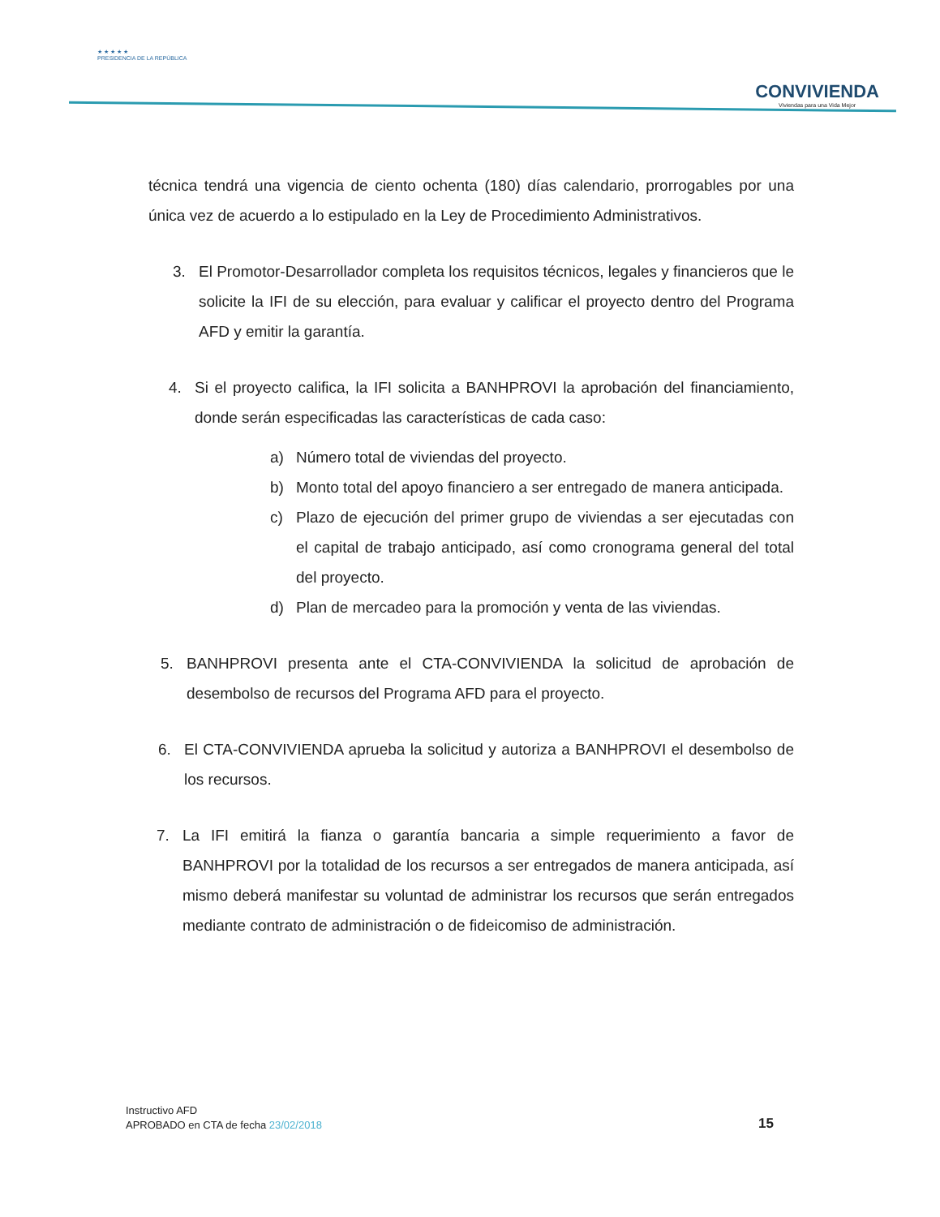★ ★ ★ ★ ★
PRESIDENCIA DE LA REPÚBLICA
CONVIVIENDA
Viviendas para una Vida Mejor
técnica tendrá una vigencia de ciento ochenta (180) días calendario, prorrogables por una única vez de acuerdo a lo estipulado en la Ley de Procedimiento Administrativos.
3. El Promotor-Desarrollador completa los requisitos técnicos, legales y financieros que le solicite la IFI de su elección, para evaluar y calificar el proyecto dentro del Programa AFD y emitir la garantía.
4. Si el proyecto califica, la IFI solicita a BANHPROVI la aprobación del financiamiento, donde serán especificadas las características de cada caso:
a) Número total de viviendas del proyecto.
b) Monto total del apoyo financiero a ser entregado de manera anticipada.
c) Plazo de ejecución del primer grupo de viviendas a ser ejecutadas con el capital de trabajo anticipado, así como cronograma general del total del proyecto.
d) Plan de mercadeo para la promoción y venta de las viviendas.
5. BANHPROVI presenta ante el CTA-CONVIVIENDA la solicitud de aprobación de desembolso de recursos del Programa AFD para el proyecto.
6. El CTA-CONVIVIENDA aprueba la solicitud y autoriza a BANHPROVI el desembolso de los recursos.
7. La IFI emitirá la fianza o garantía bancaria a simple requerimiento a favor de BANHPROVI por la totalidad de los recursos a ser entregados de manera anticipada, así mismo deberá manifestar su voluntad de administrar los recursos que serán entregados mediante contrato de administración o de fideicomiso de administración.
Instructivo AFD
APROBADO en CTA de fecha 23/02/2018
15